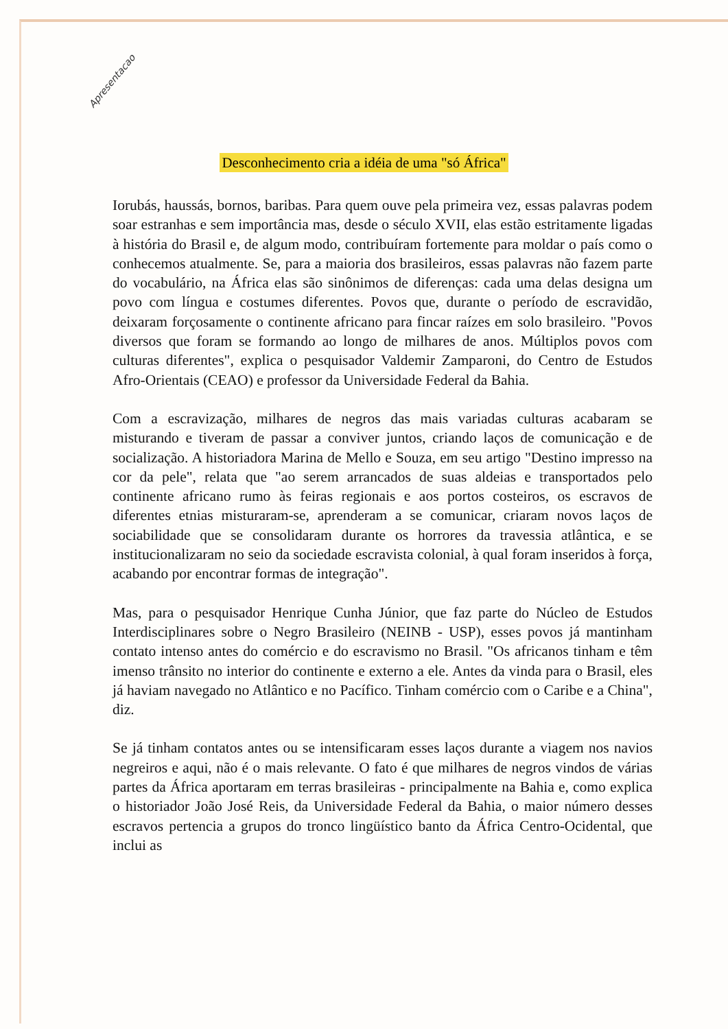Apresentacao
Desconhecimento cria a idéia de uma "só África"
Iorubás, haussás, bornos, baribas. Para quem ouve pela primeira vez, essas palavras podem soar estranhas e sem importância mas, desde o século XVII, elas estão estritamente ligadas à história do Brasil e, de algum modo, contribuíram fortemente para moldar o país como o conhecemos atualmente. Se, para a maioria dos brasileiros, essas palavras não fazem parte do vocabulário, na África elas são sinônimos de diferenças: cada uma delas designa um povo com língua e costumes diferentes. Povos que, durante o período de escravidão, deixaram forçosamente o continente africano para fincar raízes em solo brasileiro. "Povos diversos que foram se formando ao longo de milhares de anos. Múltiplos povos com culturas diferentes", explica o pesquisador Valdemir Zamparoni, do Centro de Estudos Afro-Orientais (CEAO) e professor da Universidade Federal da Bahia.
Com a escravização, milhares de negros das mais variadas culturas acabaram se misturando e tiveram de passar a conviver juntos, criando laços de comunicação e de socialização. A historiadora Marina de Mello e Souza, em seu artigo "Destino impresso na cor da pele", relata que "ao serem arrancados de suas aldeias e transportados pelo continente africano rumo às feiras regionais e aos portos costeiros, os escravos de diferentes etnias misturaram-se, aprenderam a se comunicar, criaram novos laços de sociabilidade que se consolidaram durante os horrores da travessia atlântica, e se institucionalizaram no seio da sociedade escravista colonial, à qual foram inseridos à força, acabando por encontrar formas de integração".
Mas, para o pesquisador Henrique Cunha Júnior, que faz parte do Núcleo de Estudos Interdisciplinares sobre o Negro Brasileiro (NEINB - USP), esses povos já mantinham contato intenso antes do comércio e do escravismo no Brasil. "Os africanos tinham e têm imenso trânsito no interior do continente e externo a ele. Antes da vinda para o Brasil, eles já haviam navegado no Atlântico e no Pacífico. Tinham comércio com o Caribe e a China", diz.
Se já tinham contatos antes ou se intensificaram esses laços durante a viagem nos navios negreiros e aqui, não é o mais relevante. O fato é que milhares de negros vindos de várias partes da África aportaram em terras brasileiras - principalmente na Bahia e, como explica o historiador João José Reis, da Universidade Federal da Bahia, o maior número desses escravos pertencia a grupos do tronco lingüístico banto da África Centro-Ocidental, que inclui as